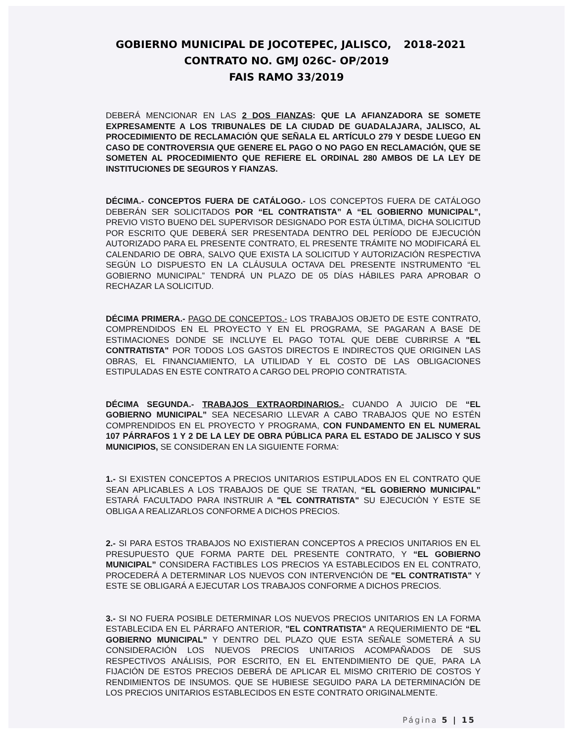GOBIERNO MUNICIPAL DE JOCOTEPEC, JALISCO, 2018-2021
CONTRATO NO. GMJ 026C- OP/2019
FAIS RAMO 33/2019
DEBERÁ MENCIONAR EN LAS 2 DOS FIANZAS: QUE LA AFIANZADORA SE SOMETE EXPRESAMENTE A LOS TRIBUNALES DE LA CIUDAD DE GUADALAJARA, JALISCO, AL PROCEDIMIENTO DE RECLAMACIÓN QUE SEÑALA EL ARTÍCULO 279 Y DESDE LUEGO EN CASO DE CONTROVERSIA QUE GENERE EL PAGO O NO PAGO EN RECLAMACIÓN, QUE SE SOMETEN AL PROCEDIMIENTO QUE REFIERE EL ORDINAL 280 AMBOS DE LA LEY DE INSTITUCIONES DE SEGUROS Y FIANZAS.
DÉCIMA.- CONCEPTOS FUERA DE CATÁLOGO.- LOS CONCEPTOS FUERA DE CATÁLOGO DEBERÁN SER SOLICITADOS POR “EL CONTRATISTA” A “EL GOBIERNO MUNICIPAL”, PREVIO VISTO BUENO DEL SUPERVISOR DESIGNADO POR ESTA ÚLTIMA, DICHA SOLICITUD POR ESCRITO QUE DEBERÁ SER PRESENTADA DENTRO DEL PERÍODO DE EJECUCIÓN AUTORIZADO PARA EL PRESENTE CONTRATO, EL PRESENTE TRÁMITE NO MODIFICARÁ EL CALENDARIO DE OBRA, SALVO QUE EXISTA LA SOLICITUD Y AUTORIZACIÓN RESPECTIVA SEGÚN LO DISPUESTO EN LA CLÁUSULA OCTAVA DEL PRESENTE INSTRUMENTO “EL GOBIERNO MUNICIPAL” TENDRÁ UN PLAZO DE 05 DÍAS HÁBILES PARA APROBAR O RECHAZAR LA SOLICITUD.
DÉCIMA PRIMERA.- PAGO DE CONCEPTOS.- LOS TRABAJOS OBJETO DE ESTE CONTRATO, COMPRENDIDOS EN EL PROYECTO Y EN EL PROGRAMA, SE PAGARAN A BASE DE ESTIMACIONES DONDE SE INCLUYE EL PAGO TOTAL QUE DEBE CUBRIRSE A "EL CONTRATISTA" POR TODOS LOS GASTOS DIRECTOS E INDIRECTOS QUE ORIGINEN LAS OBRAS, EL FINANCIAMIENTO, LA UTILIDAD Y EL COSTO DE LAS OBLIGACIONES ESTIPULADAS EN ESTE CONTRATO A CARGO DEL PROPIO CONTRATISTA.
DÉCIMA SEGUNDA.- TRABAJOS EXTRAORDINARIOS.- CUANDO A JUICIO DE “EL GOBIERNO MUNICIPAL” SEA NECESARIO LLEVAR A CABO TRABAJOS QUE NO ESTÉN COMPRENDIDOS EN EL PROYECTO Y PROGRAMA, CON FUNDAMENTO EN EL NUMERAL 107 PÁRRAFOS 1 Y 2 DE LA LEY DE OBRA PÚBLICA PARA EL ESTADO DE JALISCO Y SUS MUNICIPIOS, SE CONSIDERAN EN LA SIGUIENTE FORMA:
1.- SI EXISTEN CONCEPTOS A PRECIOS UNITARIOS ESTIPULADOS EN EL CONTRATO QUE SEAN APLICABLES A LOS TRABAJOS DE QUE SE TRATAN, “EL GOBIERNO MUNICIPAL” ESTARÁ FACULTADO PARA INSTRUIR A "EL CONTRATISTA" SU EJECUCIÓN Y ESTE SE OBLIGA A REALIZARLOS CONFORME A DICHOS PRECIOS.
2.- SI PARA ESTOS TRABAJOS NO EXISTIERAN CONCEPTOS A PRECIOS UNITARIOS EN EL PRESUPUESTO QUE FORMA PARTE DEL PRESENTE CONTRATO, Y “EL GOBIERNO MUNICIPAL” CONSIDERA FACTIBLES LOS PRECIOS YA ESTABLECIDOS EN EL CONTRATO, PROCEDERÁ A DETERMINAR LOS NUEVOS CON INTERVENCIÓN DE "EL CONTRATISTA" Y ESTE SE OBLIGARÁ A EJECUTAR LOS TRABAJOS CONFORME A DICHOS PRECIOS.
3.- SI NO FUERA POSIBLE DETERMINAR LOS NUEVOS PRECIOS UNITARIOS EN LA FORMA ESTABLECIDA EN EL PÁRRAFO ANTERIOR, "EL CONTRATISTA" A REQUERIMIENTO DE “EL GOBIERNO MUNICIPAL” Y DENTRO DEL PLAZO QUE ESTA SEÑALE SOMETERÁ A SU CONSIDERACIÓN LOS NUEVOS PRECIOS UNITARIOS ACOMPAÑADOS DE SUS RESPECTIVOS ANÁLISIS, POR ESCRITO, EN EL ENTENDIMIENTO DE QUE, PARA LA FIJACIÓN DE ESTOS PRECIOS DEBERÁ DE APLICAR EL MISMO CRITERIO DE COSTOS Y RENDIMIENTOS DE INSUMOS. QUE SE HUBIESE SEGUIDO PARA LA DETERMINACIÓN DE LOS PRECIOS UNITARIOS ESTABLECIDOS EN ESTE CONTRATO ORIGINALMENTE.
Página 5 | 15